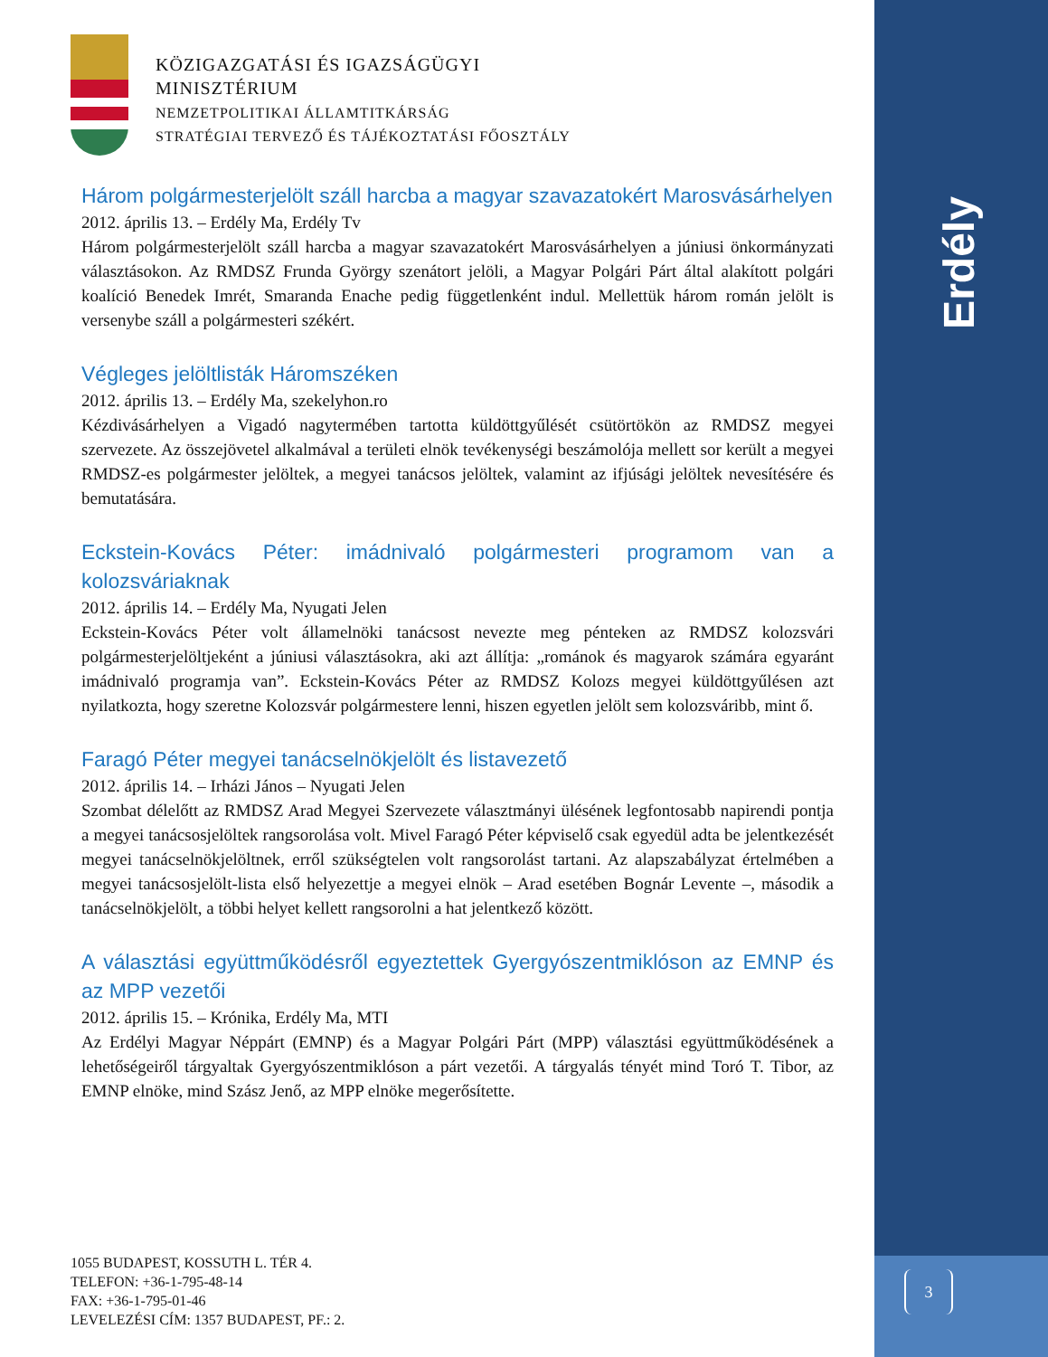KÖZIGAZGATÁSI ÉS IGAZSÁGÜGYI
MINISZTÉRIUM
NEMZETPOLITIKAI ÁLLAMTITKÁRSÁG
STRATÉGIAI TERVEZŐ ÉS TÁJÉKOZTATÁSI FŐOSZTÁLY
Erdély
Három polgármesterjelölt száll harcba a magyar szavazatokért Marosvásárhelyen
2012. április 13. – Erdély Ma, Erdély Tv
Három polgármesterjelölt száll harcba a magyar szavazatokért Marosvásárhelyen a júniusi önkormányzati választásokon. Az RMDSZ Frunda György szenátort jelöli, a Magyar Polgári Párt által alakított polgári koalíció Benedek Imrét, Smaranda Enache pedig függetlenként indul. Mellettük három román jelölt is versenybe száll a polgármesteri székért.
Végleges jelöltlisták Háromszéken
2012. április 13. – Erdély Ma, szekelyhon.ro
Kézdivásárhelyen a Vigadó nagytermében tartotta küldöttgyűlését csütörtökön az RMDSZ megyei szervezete. Az összejövetel alkalmával a területi elnök tevékenységi beszámolója mellett sor került a megyei RMDSZ-es polgármester jelöltek, a megyei tanácsos jelöltek, valamint az ifjúsági jelöltek nevesítésére és bemutatására.
Eckstein-Kovács Péter: imádnivaló polgármesteri programom van a kolozsváriaknak
2012. április 14. – Erdély Ma, Nyugati Jelen
Eckstein-Kovács Péter volt államelnöki tanácsost nevezte meg pénteken az RMDSZ kolozsvári polgármesterjelöltjeként a júniusi választásokra, aki azt állítja: „románok és magyarok számára egyaránt imádnivaló programja van”. Eckstein-Kovács Péter az RMDSZ Kolozs megyei küldöttgyűlésen azt nyilatkozta, hogy szeretne Kolozsvár polgármestere lenni, hiszen egyetlen jelölt sem kolozsváribb, mint ő.
Faragó Péter megyei tanácselnökjelölt és listavezető
2012. április 14. – Irházi János – Nyugati Jelen
Szombat délelőtt az RMDSZ Arad Megyei Szervezete választmányi ülésének legfontosabb napirendi pontja a megyei tanácsosjelöltek rangsorolása volt. Mivel Faragó Péter képviselő csak egyedül adta be jelentkezését megyei tanácselnökjelöltnek, erről szükségtelen volt rangsorolást tartani. Az alapszabályzat értelmében a megyei tanácsosjelölt-lista első helyezettje a megyei elnök – Arad esetében Bognár Levente –, második a tanácselnökjelölt, a többi helyet kellett rangsorolni a hat jelentkező között.
A választási együttműködésről egyeztettek Gyergyószentmiklóson az EMNP és az MPP vezetői
2012. április 15. – Krónika, Erdély Ma, MTI
Az Erdélyi Magyar Néppárt (EMNP) és a Magyar Polgári Párt (MPP) választási együttműködésének a lehetőségeiről tárgyaltak Gyergyószentmiklóson a párt vezetői. A tárgyalás tényét mind Toró T. Tibor, az EMNP elnöke, mind Szász Jenő, az MPP elnöke megerősítette.
1055 BUDAPEST, KOSSUTH L. TÉR 4.
TELEFON: +36-1-795-48-14
FAX: +36-1-795-01-46
LEVELEZÉSI CÍM: 1357 BUDAPEST, PF.: 2.
3